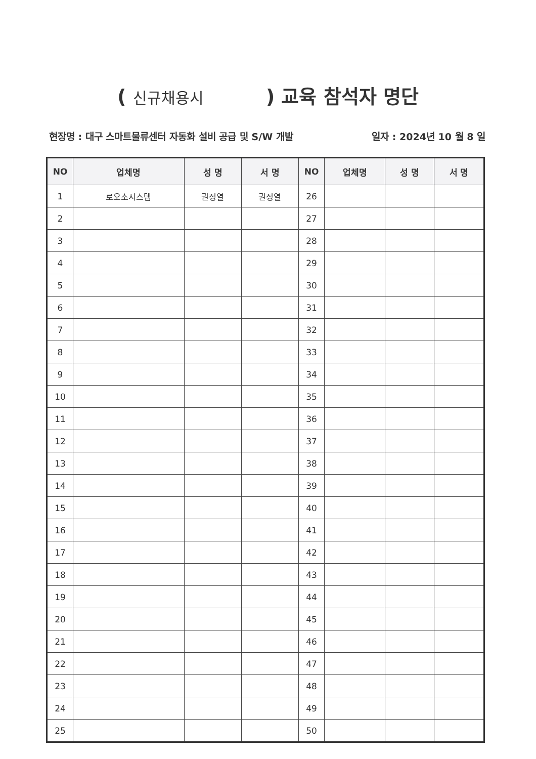( 신규채용시 ) 교육 참석자 명단
현장명 : 대구 스마트물류센터 자동화 설비 공급 및 S/W 개발 일자 : 2024년 10 월 8 일
| NO | 업체명 | 성 명 | 서 명 | NO | 업체명 | 성 명 | 서 명 |
| --- | --- | --- | --- | --- | --- | --- | --- |
| 1 | 로오소시스템 | 권정열 | 권정열 | 26 | | | |
| 2 | | | | 27 | | | |
| 3 | | | | 28 | | | |
| 4 | | | | 29 | | | |
| 5 | | | | 30 | | | |
| 6 | | | | 31 | | | |
| 7 | | | | 32 | | | |
| 8 | | | | 33 | | | |
| 9 | | | | 34 | | | |
| 10 | | | | 35 | | | |
| 11 | | | | 36 | | | |
| 12 | | | | 37 | | | |
| 13 | | | | 38 | | | |
| 14 | | | | 39 | | | |
| 15 | | | | 40 | | | |
| 16 | | | | 41 | | | |
| 17 | | | | 42 | | | |
| 18 | | | | 43 | | | |
| 19 | | | | 44 | | | |
| 20 | | | | 45 | | | |
| 21 | | | | 46 | | | |
| 22 | | | | 47 | | | |
| 23 | | | | 48 | | | |
| 24 | | | | 49 | | | |
| 25 | | | | 50 | | | |